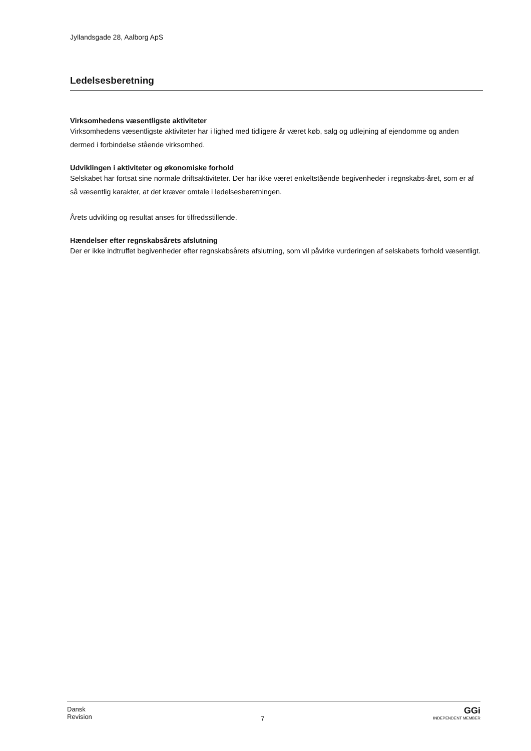Jyllandsgade 28, Aalborg ApS
Ledelsesberetning
Virksomhedens væsentligste aktiviteter
Virksomhedens væsentligste aktiviteter har i lighed med tidligere år været køb, salg og udlejning af ejendomme og anden dermed i forbindelse stående virksomhed.
Udviklingen i aktiviteter og økonomiske forhold
Selskabet har fortsat sine normale driftsaktiviteter. Der har ikke været enkeltstående begivenheder i regnskabs-året, som er af så væsentlig karakter, at det kræver omtale i ledelsesberetningen.
Årets udvikling og resultat anses for tilfredsstillende.
Hændelser efter regnskabsårets afslutning
Der er ikke indtruffet begivenheder efter regnskabsårets afslutning, som vil påvirke vurderingen af selskabets forhold væsentligt.
Dansk
Revision
7
GGi
INDEPENDENT MEMBER